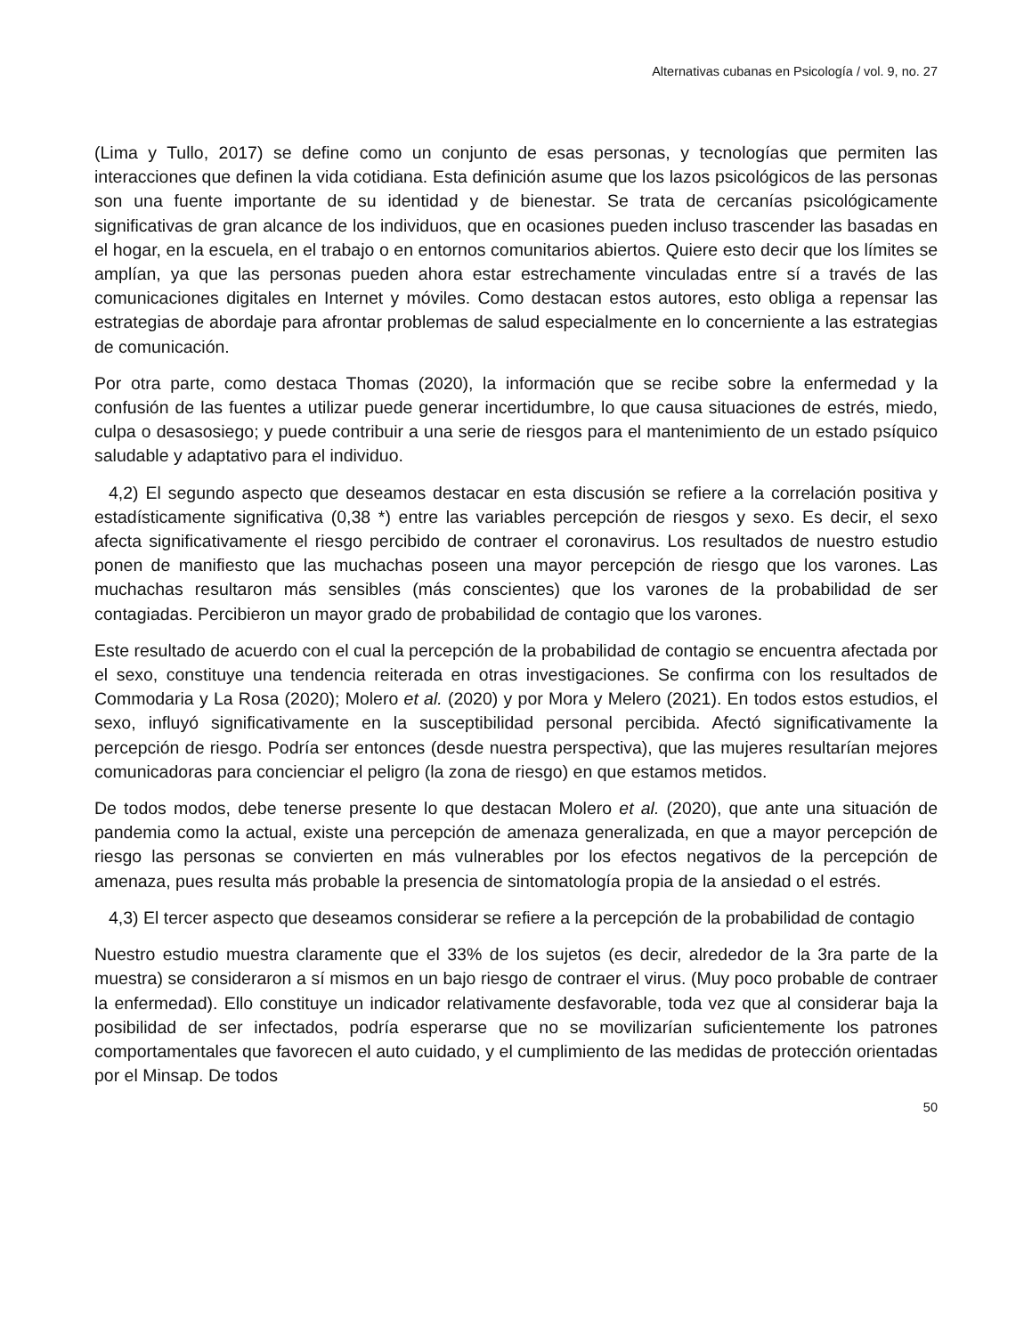Alternativas cubanas en Psicología / vol. 9, no. 27
(Lima y Tullo, 2017) se define como un conjunto de esas personas, y tecnologías que permiten las interacciones que definen la vida cotidiana. Esta definición asume que los lazos psicológicos de las personas son una fuente importante de su identidad y de bienestar. Se trata de cercanías psicológicamente significativas de gran alcance de los individuos, que en ocasiones pueden incluso trascender las basadas en el hogar, en la escuela, en el trabajo o en entornos comunitarios abiertos. Quiere esto decir que los límites se amplían, ya que las personas pueden ahora estar estrechamente vinculadas entre sí a través de las comunicaciones digitales en Internet y móviles. Como destacan estos autores, esto obliga a repensar las estrategias de abordaje para afrontar problemas de salud especialmente en lo concerniente a las estrategias de comunicación.
Por otra parte, como destaca Thomas (2020), la información que se recibe sobre la enfermedad y la confusión de las fuentes a utilizar puede generar incertidumbre, lo que causa situaciones de estrés, miedo, culpa o desasosiego; y puede contribuir a una serie de riesgos para el mantenimiento de un estado psíquico saludable y adaptativo para el individuo.
4,2) El segundo aspecto que deseamos destacar en esta discusión se refiere a la correlación positiva y estadísticamente significativa (0,38 *) entre las variables percepción de riesgos y sexo. Es decir, el sexo afecta significativamente el riesgo percibido de contraer el coronavirus. Los resultados de nuestro estudio ponen de manifiesto que las muchachas poseen una mayor percepción de riesgo que los varones. Las muchachas resultaron más sensibles (más conscientes) que los varones de la probabilidad de ser contagiadas. Percibieron un mayor grado de probabilidad de contagio que los varones.
Este resultado de acuerdo con el cual la percepción de la probabilidad de contagio se encuentra afectada por el sexo, constituye una tendencia reiterada en otras investigaciones. Se confirma con los resultados de Commodaria y La Rosa (2020); Molero et al. (2020) y por Mora y Melero (2021). En todos estos estudios, el sexo, influyó significativamente en la susceptibilidad personal percibida. Afectó significativamente la percepción de riesgo. Podría ser entonces (desde nuestra perspectiva), que las mujeres resultarían mejores comunicadoras para concienciar el peligro (la zona de riesgo) en que estamos metidos.
De todos modos, debe tenerse presente lo que destacan Molero et al. (2020), que ante una situación de pandemia como la actual, existe una percepción de amenaza generalizada, en que a mayor percepción de riesgo las personas se convierten en más vulnerables por los efectos negativos de la percepción de amenaza, pues resulta más probable la presencia de sintomatología propia de la ansiedad o el estrés.
4,3) El tercer aspecto que deseamos considerar se refiere a la percepción de la probabilidad de contagio
Nuestro estudio muestra claramente que el 33% de los sujetos (es decir, alrededor de la 3ra parte de la muestra) se consideraron a sí mismos en un bajo riesgo de contraer el virus. (Muy poco probable de contraer la enfermedad). Ello constituye un indicador relativamente desfavorable, toda vez que al considerar baja la posibilidad de ser infectados, podría esperarse que no se movilizarían suficientemente los patrones comportamentales que favorecen el auto cuidado, y el cumplimiento de las medidas de protección orientadas por el Minsap. De todos
50